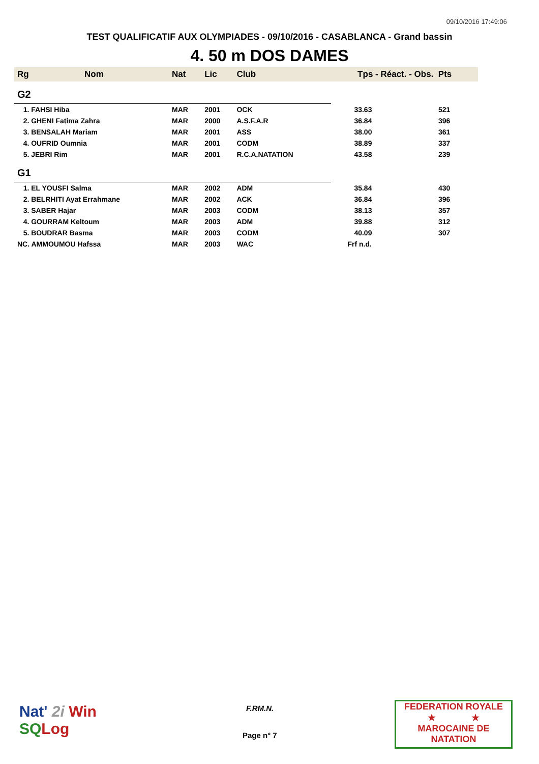09/10/2016 17:49:06
TEST QUALIFICATIF AUX OLYMPIADES - 09/10/2016 - CASABLANCA - Grand bassin
4. 50 m DOS DAMES
| Rg | Nom | Nat | Lic | Club | Tps - Réact. - Obs. Pts | |
| --- | --- | --- | --- | --- | --- | --- |
| G2 | | | | | | |
| 1. FAHSI Hiba | | MAR | 2001 | OCK | 33.63 | 521 |
| 2. GHENI Fatima Zahra | | MAR | 2000 | A.S.F.A.R | 36.84 | 396 |
| 3. BENSALAH Mariam | | MAR | 2001 | ASS | 38.00 | 361 |
| 4. OUFRID Oumnia | | MAR | 2001 | CODM | 38.89 | 337 |
| 5. JEBRI Rim | | MAR | 2001 | R.C.A.NATATION | 43.58 | 239 |
| G1 | | | | | | |
| 1. EL YOUSFI Salma | | MAR | 2002 | ADM | 35.84 | 430 |
| 2. BELRHITI Ayat Errahmane | | MAR | 2002 | ACK | 36.84 | 396 |
| 3. SABER Hajar | | MAR | 2003 | CODM | 38.13 | 357 |
| 4. GOURRAM Keltoum | | MAR | 2003 | ADM | 39.88 | 312 |
| 5. BOUDRAR Basma | | MAR | 2003 | CODM | 40.09 | 307 |
| NC. AMMOUMOU Hafssa | | MAR | 2003 | WAC | Frf n.d. | |
Nat' 2i Win
SQ Log
F.RM.N.
Page n° 7
FEDERATION ROYALE
★ ★
MAROCAINE DE NATATION